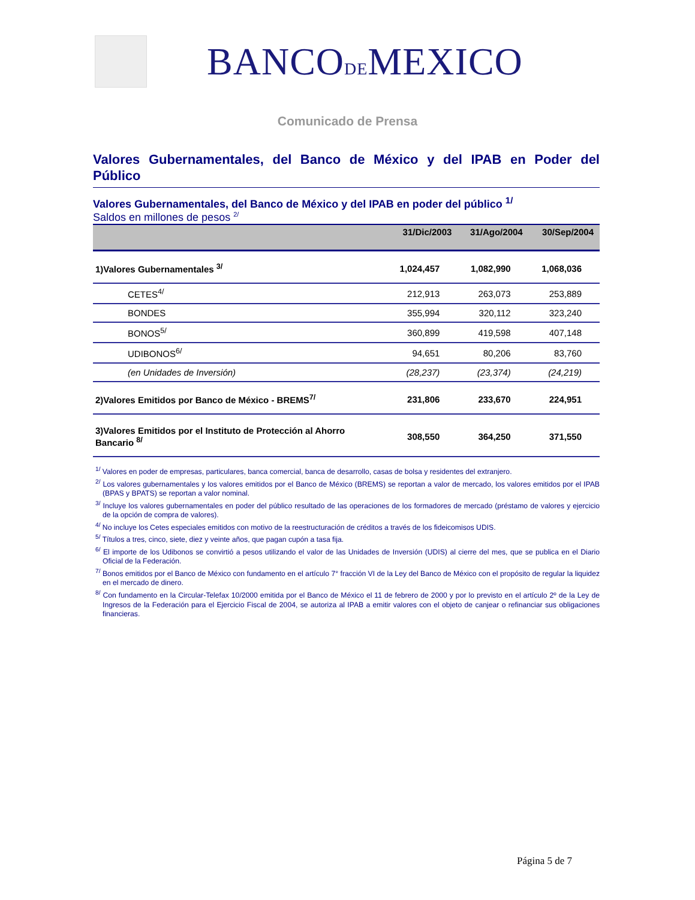BANCODEMEXICO
Comunicado de Prensa
Valores Gubernamentales, del Banco de México y del IPAB en Poder del
Público
Valores Gubernamentales, del Banco de México y del IPAB en poder del público <sup>1/</sup>
Saldos en millones de pesos <sup>2/</sup>
| | 31/Dic/2003 | 31/Ago/2004 | 30/Sep/2004 |
| --- | --- | --- | --- |
| 1)Valores Gubernamentales <sup>3/</sup> | 1,024,457 | 1,082,990 | 1,068,036 |
| CETES<sup>4/</sup> | 212,913 | 263,073 | 253,889 |
| BONDES | 355,994 | 320,112 | 323,240 |
| BONOS<sup>5/</sup> | 360,899 | 419,598 | 407,148 |
| UDIBONOS<sup>6/</sup> | 94,651 | 80,206 | 83,760 |
| (en Unidades de Inversión) | (28,237) | (23,374) | (24,219) |
| 2)Valores Emitidos por Banco de México - BREMS<sup>7/</sup> | 231,806 | 233,670 | 224,951 |
| 3)Valores Emitidos por el Instituto de Protección al Ahorro Bancario <sup>8/</sup> | 308,550 | 364,250 | 371,550 |
<sup>1/</sup> Valores en poder de empresas, particulares, banca comercial, banca de desarrollo, casas de bolsa y residentes del extranjero.
<sup>2/</sup> Los valores gubernamentales y los valores emitidos por el Banco de México (BREMS) se reportan a valor de mercado, los valores emitidos por el IPAB (BPAS y BPATS) se reportan a valor nominal.
<sup>3/</sup> Incluye los valores gubernamentales en poder del público resultado de las operaciones de los formadores de mercado (préstamo de valores y ejercicio de la opción de compra de valores).
<sup>4/</sup> No incluye los Cetes especiales emitidos con motivo de la reestructuración de créditos a través de los fideicomisos UDIS.
<sup>5/</sup> Títulos a tres, cinco, siete, diez y veinte años, que pagan cupón a tasa fija.
<sup>6/</sup> El importe de los Udibonos se convirtió a pesos utilizando el valor de las Unidades de Inversión (UDIS) al cierre del mes, que se publica en el Diario Oficial de la Federación.
<sup>7/</sup> Bonos emitidos por el Banco de México con fundamento en el artículo 7° fracción VI de la Ley del Banco de México con el propósito de regular la liquidez en el mercado de dinero.
<sup>8/</sup> Con fundamento en la Circular-Telefax 10/2000 emitida por el Banco de México el 11 de febrero de 2000 y por lo previsto en el artículo 2º de la Ley de Ingresos de la Federación para el Ejercicio Fiscal de 2004, se autoriza al IPAB a emitir valores con el objeto de canjear o refinanciar sus obligaciones financieras.
Página 5 de 7